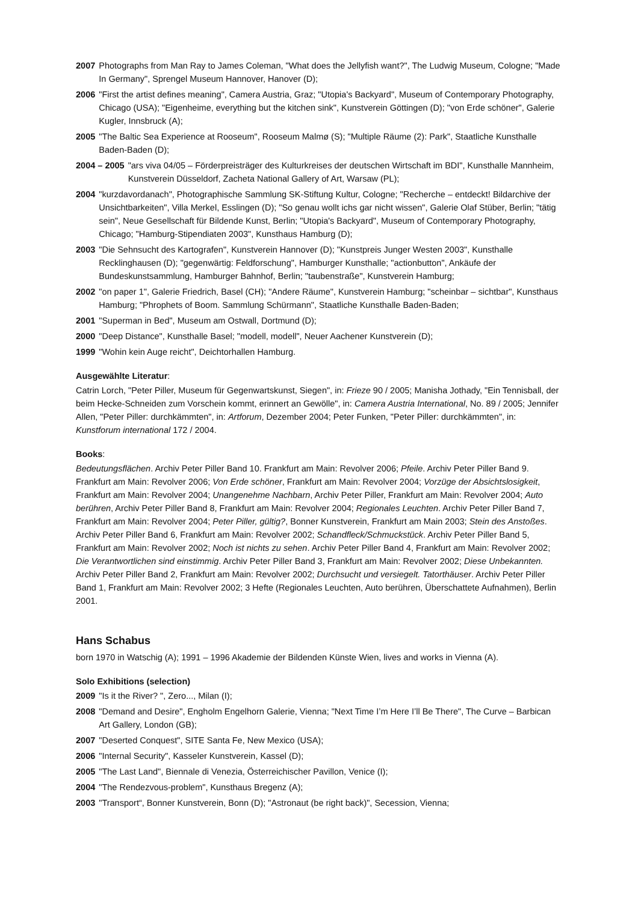2007 Photographs from Man Ray to James Coleman, "What does the Jellyfish want?", The Ludwig Museum, Cologne; "Made In Germany", Sprengel Museum Hannover, Hanover (D);
2006 "First the artist defines meaning", Camera Austria, Graz; "Utopia's Backyard", Museum of Contemporary Photography, Chicago (USA); "Eigenheime, everything but the kitchen sink", Kunstverein Göttingen (D); "von Erde schöner", Galerie Kugler, Innsbruck (A);
2005 "The Baltic Sea Experience at Rooseum", Rooseum Malmø (S); "Multiple Räume (2): Park", Staatliche Kunsthalle Baden-Baden (D);
2004 – 2005 "ars viva 04/05 – Förderpreisträger des Kulturkreises der deutschen Wirtschaft im BDI", Kunsthalle Mannheim, Kunstverein Düsseldorf, Zacheta National Gallery of Art, Warsaw (PL);
2004 "kurzdavordanach", Photographische Sammlung SK-Stiftung Kultur, Cologne; "Recherche – entdeckt! Bildarchive der Unsichtbarkeiten", Villa Merkel, Esslingen (D); "So genau wollt ichs gar nicht wissen", Galerie Olaf Stüber, Berlin; "tätig sein", Neue Gesellschaft für Bildende Kunst, Berlin; "Utopia's Backyard", Museum of Contemporary Photography, Chicago; "Hamburg-Stipendiaten 2003", Kunsthaus Hamburg (D);
2003 "Die Sehnsucht des Kartografen", Kunstverein Hannover (D); "Kunstpreis Junger Westen 2003", Kunsthalle Recklinghausen (D); "gegenwärtig: Feldforschung", Hamburger Kunsthalle; "actionbutton", Ankäufe der Bundeskunstsammlung, Hamburger Bahnhof, Berlin; "taubenstraße", Kunstverein Hamburg;
2002 "on paper 1", Galerie Friedrich, Basel (CH); "Andere Räume", Kunstverein Hamburg; "scheinbar – sichtbar", Kunsthaus Hamburg; "Phrophets of Boom. Sammlung Schürmann", Staatliche Kunsthalle Baden-Baden;
2001 "Superman in Bed", Museum am Ostwall, Dortmund (D);
2000 "Deep Distance", Kunsthalle Basel; "modell, modell", Neuer Aachener Kunstverein (D);
1999 "Wohin kein Auge reicht", Deichtorhallen Hamburg.
Ausgewählte Literatur:
Catrin Lorch, "Peter Piller, Museum für Gegenwartskunst, Siegen", in: Frieze 90 / 2005; Manisha Jothady, "Ein Tennisball, der beim Hecke-Schneiden zum Vorschein kommt, erinnert an Gewölle", in: Camera Austria International, No. 89 / 2005; Jennifer Allen, "Peter Piller: durchkämmten", in: Artforum, Dezember 2004; Peter Funken, "Peter Piller: durchkämmten", in: Kunstforum international 172 / 2004.
Books:
Bedeutungsflächen. Archiv Peter Piller Band 10. Frankfurt am Main: Revolver 2006; Pfeile. Archiv Peter Piller Band 9. Frankfurt am Main: Revolver 2006; Von Erde schöner, Frankfurt am Main: Revolver 2004; Vorzüge der Absichtslosigkeit, Frankfurt am Main: Revolver 2004; Unangenehme Nachbarn, Archiv Peter Piller, Frankfurt am Main: Revolver 2004; Auto berühren, Archiv Peter Piller Band 8, Frankfurt am Main: Revolver 2004; Regionales Leuchten. Archiv Peter Piller Band 7, Frankfurt am Main: Revolver 2004; Peter Piller, gültig?, Bonner Kunstverein, Frankfurt am Main 2003; Stein des Anstoßes. Archiv Peter Piller Band 6, Frankfurt am Main: Revolver 2002; Schandfleck/Schmuckstück. Archiv Peter Piller Band 5, Frankfurt am Main: Revolver 2002; Noch ist nichts zu sehen. Archiv Peter Piller Band 4, Frankfurt am Main: Revolver 2002; Die Verantwortlichen sind einstimmig. Archiv Peter Piller Band 3, Frankfurt am Main: Revolver 2002; Diese Unbekannten. Archiv Peter Piller Band 2, Frankfurt am Main: Revolver 2002; Durchsucht und versiegelt. Tatorthäuser. Archiv Peter Piller Band 1, Frankfurt am Main: Revolver 2002; 3 Hefte (Regionales Leuchten, Auto berühren, Überschattete Aufnahmen), Berlin 2001.
Hans Schabus
born 1970 in Watschig (A); 1991 – 1996 Akademie der Bildenden Künste Wien, lives and works in Vienna (A).
Solo Exhibitions (selection)
2009 "Is it the River? ", Zero..., Milan (I);
2008 "Demand and Desire", Engholm Engelhorn Galerie, Vienna; "Next Time I’m Here I’ll Be There", The Curve – Barbican Art Gallery, London (GB);
2007 "Deserted Conquest", SITE Santa Fe, New Mexico (USA);
2006 "Internal Security", Kasseler Kunstverein, Kassel (D);
2005 "The Last Land", Biennale di Venezia, Österreichischer Pavillon, Venice (I);
2004 "The Rendezvous-problem", Kunsthaus Bregenz (A);
2003 "Transport“, Bonner Kunstverein, Bonn (D); "Astronaut (be right back)", Secession, Vienna;